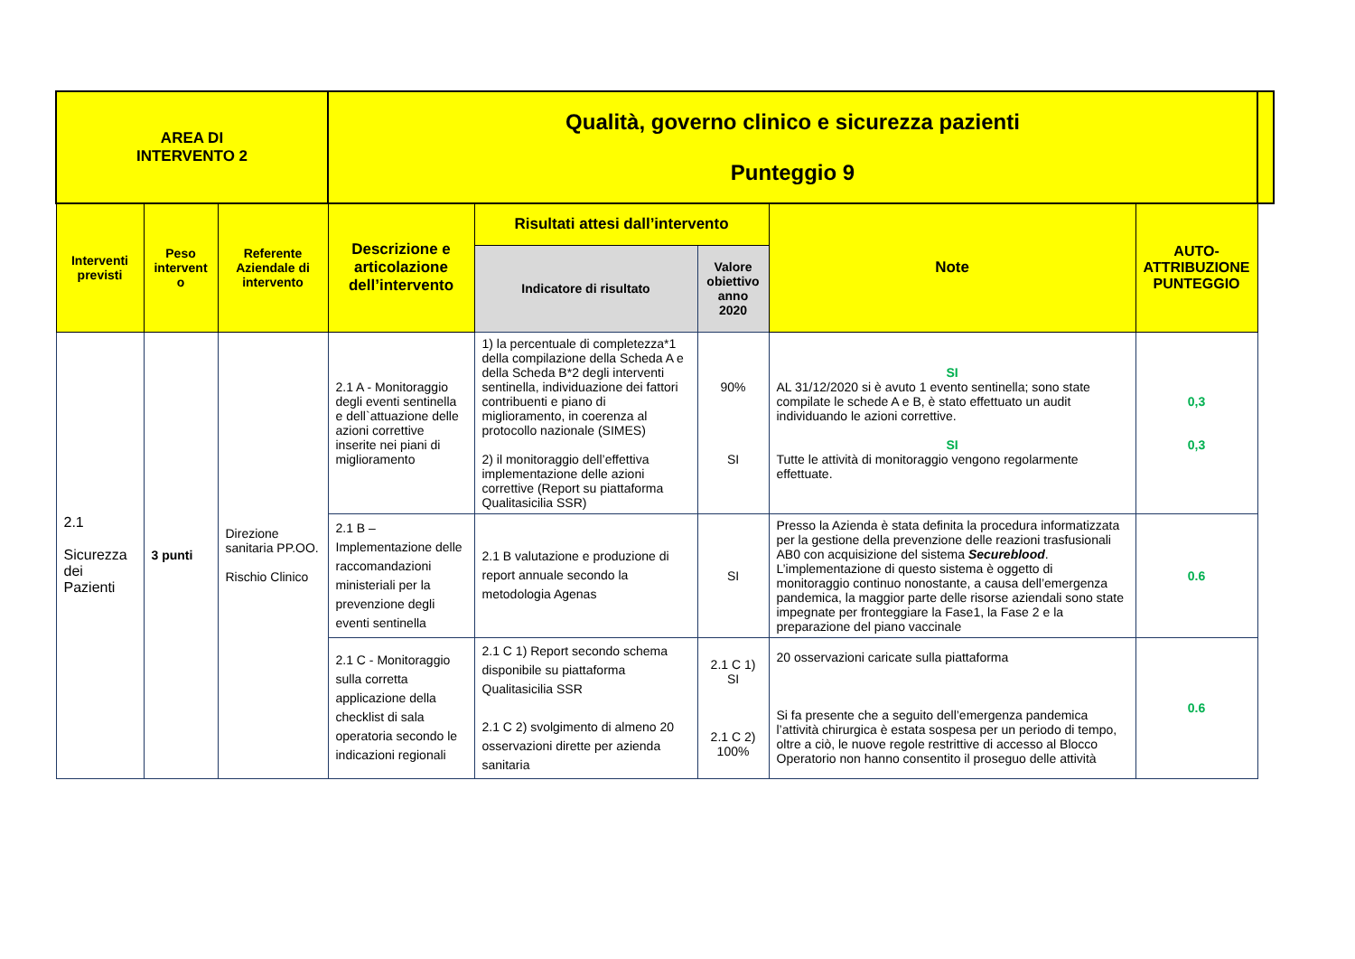| AREA DI INTERVENTO 2 | | | Qualità, governo clinico e sicurezza pazienti Punteggio 9 | | | | | |
| --- | --- | --- | --- | --- | --- | --- | --- | --- |
| Interventi previsti | Peso intervent o | Referente Aziendale di intervento | Descrizione e articolazione dell’intervento | Risultati attesi dall’intervento | | Note | AUTO-ATTRIBUZIONE PUNTEGGIO | |
| | | | | Indicatore di risultato | Valore obiettivo anno 2020 | | | |
| 2.1 Sicurezza dei Pazienti | 3 punti | Direzione sanitaria PP.OO. Rischio Clinico | 2.1 A - Monitoraggio degli eventi sentinella e dell`attuazione delle azioni correttive inserite nei piani di miglioramento | 1) la percentuale di completezza*1 della compilazione della Scheda A e della Scheda B*2 degli interventi sentinella, individuazione dei fattori contribuenti e piano di miglioramento, in coerenza al protocollo nazionale (SIMES) 2) il monitoraggio dell’effettiva implementazione delle azioni correttive (Report su piattaforma Qualitasicilia SSR) | 90% SI | SI AL 31/12/2020 si è avuto 1 evento sentinella; sono state compilate le schede A e B, è stato effettuato un audit individuando le azioni correttive. SI Tutte le attività di monitoraggio vengono regolarmente effettuate. | 0,3 0,3 | |
| | | | 2.1 B – Implementazione delle raccomandazioni ministeriali per la prevenzione degli eventi sentinella | 2.1 B valutazione e produzione di report annuale secondo la metodologia Agenas | SI | Presso la Azienda è stata definita la procedura informatizzata per la gestione della prevenzione delle reazioni trasfusionali AB0 con acquisizione del sistema Secureblood . L’implementazione di questo sistema è oggetto di monitoraggio continuo nonostante, a causa dell’emergenza pandemica, la maggior parte delle risorse aziendali sono state impegnate per fronteggiare la Fase1, la Fase 2 e la preparazione del piano vaccinale | 0.6 | |
| | | | 2.1 C - Monitoraggio sulla corretta applicazione della checklist di sala operatoria secondo le indicazioni regionali | 2.1 C 1) Report secondo schema disponibile su piattaforma Qualitasicilia SSR 2.1 C 2) svolgimento di almeno 20 osservazioni dirette per azienda sanitaria | 2.1 C 1) SI 2.1 C 2) 100% | 20 osservazioni caricate sulla piattaforma Si fa presente che a seguito dell’emergenza pandemica l’attività chirurgica è estata sospesa per un periodo di tempo, oltre a ciò, le nuove regole restrittive di accesso al Blocco Operatorio non hanno consentito il proseguo delle attività | 0.6 | |